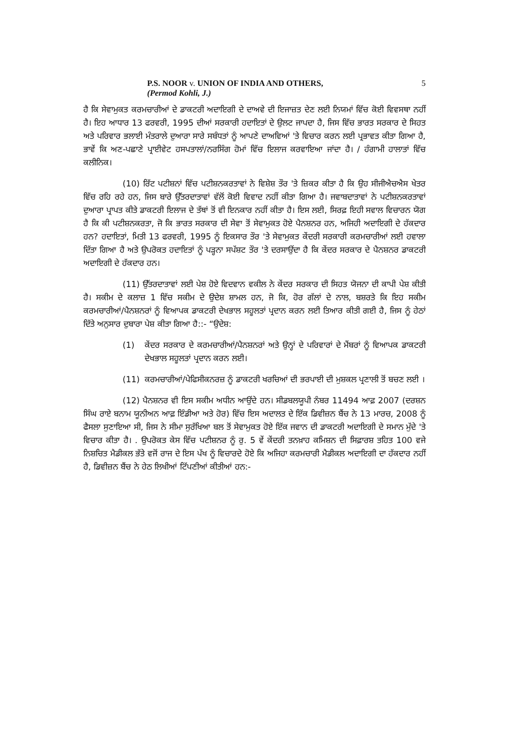P.S. NOOR v. UNION OF INDIA AND OTHERS,
(Permod Kohli, J.)
5
ਹੈ ਕਿ ਸੇਵਾਮੁਕਤ ਕਰਮਚਾਰੀਆਂ ਦੇ ਡਾਕਟਰੀ ਅਦਾਇਗੀ ਦੇ ਦਾਅਵੇ ਦੀ ਇਜਾਜ਼ਤ ਦੇਣ ਲਈ ਨਿਯਮਾਂ ਵਿੱਚ ਕੋਈ ਵਿਵਸਥਾ ਨਹੀਂ ਹੈ। ਇਹ ਆਧਾਰ 13 ਫਰਵਰੀ, 1995 ਦੀਆਂ ਸਰਕਾਰੀ ਹਦਾਇਤਾਂ ਦੇ ਉਲਟ ਜਾਪਦਾ ਹੈ, ਜਿਸ ਵਿੱਚ ਭਾਰਤ ਸਰਕਾਰ ਦੇ ਸਿਹਤ ਅਤੇ ਪਰਿਵਾਰ ਭਲਾਈ ਮੰਤਰਾਲੇ ਦੁਆਰਾ ਸਾਰੇ ਸਬੰਧਤਾਂ ਨੂੰ ਆਪਣੇ ਦਾਅਵਿਆਂ 'ਤੇ ਵਿਚਾਰ ਕਰਨ ਲਈ ਪ੍ਰਭਾਵਤ ਕੀਤਾ ਗਿਆ ਹੈ, ਭਾਵੇਂ ਕਿ ਅਣ-ਪਛਾਣੇ ਪ੍ਰਾਈਵੇਟ ਹਸਪਤਾਲਾਂ/ਨਰਸਿੰਗ ਹੋਮਾਂ ਵਿੱਚ ਇਲਾਜ ਕਰਵਾਇਆ ਜਾਂਦਾ ਹੈ। / ਹੰਗਾਮੀ ਹਾਲਾਤਾਂ ਵਿੱਚ ਕਲੀਨਿਕ।
(10) ਰਿੱਟ ਪਟੀਸ਼ਨਾਂ ਵਿੱਚ ਪਟੀਸ਼ਨਕਰਤਾਵਾਂ ਨੇ ਵਿਸ਼ੇਸ਼ ਤੌਰ 'ਤੇ ਜ਼ਿਕਰ ਕੀਤਾ ਹੈ ਕਿ ਉਹ ਸੀਜੀਐਚਐਸ ਖੇਤਰ ਵਿੱਚ ਰਹਿ ਰਹੇ ਹਨ, ਜਿਸ ਬਾਰੇ ਉੱਤਰਦਾਤਾਵਾਂ ਵੱਲੋਂ ਕੋਈ ਵਿਵਾਦ ਨਹੀਂ ਕੀਤਾ ਗਿਆ ਹੈ। ਜਵਾਬਦਾਤਾਵਾਂ ਨੇ ਪਟੀਸ਼ਨਕਰਤਾਵਾਂ ਦੁਆਰਾ ਪ੍ਰਾਪਤ ਕੀਤੇ ਡਾਕਟਰੀ ਇਲਾਜ ਦੇ ਤੱਥਾਂ ਤੋਂ ਵੀ ਇਨਕਾਰ ਨਹੀਂ ਕੀਤਾ ਹੈ। ਇਸ ਲਈ, ਸਿਰਫ਼ ਇਹੀ ਸਵਾਲ ਵਿਚਾਰਨ ਯੋਗ ਹੈ ਕਿ ਕੀ ਪਟੀਸ਼ਨਕਰਤਾ, ਜੋ ਕਿ ਭਾਰਤ ਸਰਕਾਰ ਦੀ ਸੇਵਾ ਤੋਂ ਸੇਵਾਮੁਕਤ ਹੋਏ ਪੈਨਸ਼ਨਰ ਹਨ, ਅਜਿਹੀ ਅਦਾਇਗੀ ਦੇ ਹੱਕਦਾਰ ਹਨ? ਹਦਾਇਤਾਂ, ਮਿਤੀ 13 ਫਰਵਰੀ, 1995 ਨੂੰ ਇਕਸਾਰ ਤੌਰ 'ਤੇ ਸੇਵਾਮੁਕਤ ਕੇਂਦਰੀ ਸਰਕਾਰੀ ਕਰਮਚਾਰੀਆਂ ਲਈ ਹਵਾਲਾ ਦਿੱਤਾ ਗਿਆ ਹੈ ਅਤੇ ਉਪਰੋਕਤ ਹਦਾਇਤਾਂ ਨੂੰ ਪੜ੍ਹਨਾ ਸਪੱਸ਼ਟ ਤੌਰ 'ਤੇ ਦਰਸਾਉਂਦਾ ਹੈ ਕਿ ਕੇਂਦਰ ਸਰਕਾਰ ਦੇ ਪੈਨਸ਼ਨਰ ਡਾਕਟਰੀ ਅਦਾਇਗੀ ਦੇ ਹੱਕਦਾਰ ਹਨ।
(11) ਉੱਤਰਦਾਤਾਵਾਂ ਲਈ ਪੇਸ਼ ਹੋਏ ਵਿਦਵਾਨ ਵਕੀਲ ਨੇ ਕੇਂਦਰ ਸਰਕਾਰ ਦੀ ਸਿਹਤ ਯੋਜਨਾ ਦੀ ਕਾਪੀ ਪੇਸ਼ ਕੀਤੀ ਹੈ। ਸਕੀਮ ਦੇ ਕਲਾਜ਼ 1 ਵਿੱਚ ਸਕੀਮ ਦੇ ਉਦੇਸ਼ ਸ਼ਾਮਲ ਹਨ, ਜੋ ਕਿ, ਹੋਰ ਗੱਲਾਂ ਦੇ ਨਾਲ, ਬਸ਼ਰਤੇ ਕਿ ਇਹ ਸਕੀਮ ਕਰਮਚਾਰੀਆਂ/ਪੈਨਸ਼ਨਰਾਂ ਨੂੰ ਵਿਆਪਕ ਡਾਕਟਰੀ ਦੇਖਭਾਲ ਸਹੂਲਤਾਂ ਪ੍ਰਦਾਨ ਕਰਨ ਲਈ ਤਿਆਰ ਕੀਤੀ ਗਈ ਹੈ, ਜਿਸ ਨੂੰ ਹੇਠਾਂ ਦਿੱਤੇ ਅਨੁਸਾਰ ਦੁਬਾਰਾ ਪੇਸ਼ ਕੀਤਾ ਗਿਆ ਹੈ::- “ਉਦੇਸ਼:
(1) ਕੇਂਦਰ ਸਰਕਾਰ ਦੇ ਕਰਮਚਾਰੀਆਂ/ਪੈਨਸ਼ਨਰਾਂ ਅਤੇ ਉਨ੍ਹਾਂ ਦੇ ਪਰਿਵਾਰਾਂ ਦੇ ਮੈਂਬਰਾਂ ਨੂੰ ਵਿਆਪਕ ਡਾਕਟਰੀ ਦੇਖਭਾਲ ਸਹੂਲਤਾਂ ਪ੍ਰਦਾਨ ਕਰਨ ਲਈ।
(11) ਕਰਮਚਾਰੀਆਂ/ਪੇਫਿਸੀਕਨਰਜ਼ ਨੂੰ ਡਾਕਟਰੀ ਖਰਚਿਆਂ ਦੀ ਭਰਪਾਈ ਦੀ ਮੁਸ਼ਕਲ ਪ੍ਰਣਾਲੀ ਤੋਂ ਬਚਣ ਲਈ ।
(12) ਪੈਨਸ਼ਨਰ ਵੀ ਇਸ ਸਕੀਮ ਅਧੀਨ ਆਉਂਦੇ ਹਨ। ਸੀਡਬਲਯੂਪੀ ਨੰਬਰ 11494 ਆਫ਼ 2007 (ਦਰਸ਼ਨ ਸਿੰਘ ਰਾਏ ਬਨਾਮ ਯੂਨੀਅਨ ਆਫ਼ ਇੰਡੀਆ ਅਤੇ ਹੋਰ) ਵਿੱਚ ਇਸ ਅਦਾਲਤ ਦੇ ਇੱਕ ਡਿਵੀਜ਼ਨ ਬੈਂਚ ਨੇ 13 ਮਾਰਚ, 2008 ਨੂੰ ਫੈਸਲਾ ਸੁਣਾਇਆ ਸੀ, ਜਿਸ ਨੇ ਸੀਮਾ ਸੁਰੱਖਿਆ ਬਲ ਤੋਂ ਸੇਵਾਮੁਕਤ ਹੋਏ ਇੱਕ ਜਵਾਨ ਦੀ ਡਾਕਟਰੀ ਅਦਾਇਗੀ ਦੇ ਸਮਾਨ ਮੁੱਦੇ 'ਤੇ ਵਿਚਾਰ ਕੀਤਾ ਹੈ। . ਉਪਰੋਕਤ ਕੇਸ ਵਿੱਚ ਪਟੀਸ਼ਨਰ ਨੂੰ ਰੁ. 5 ਵੇਂ ਕੇਂਦਰੀ ਤਨਖ਼ਾਹ ਕਮਿਸ਼ਨ ਦੀ ਸਿਫ਼ਾਰਸ਼ ਤਹਿਤ 100 ਵਜੇ ਨਿਸ਼ਚਿਤ ਮੈਡੀਕਲ ਭੱਤੇ ਵਜੋਂ ਰਾਜ ਦੇ ਇਸ ਪੱਖ ਨੂੰ ਵਿਚਾਰਦੇ ਹੋਏ ਕਿ ਅਜਿਹਾ ਕਰਮਚਾਰੀ ਮੈਡੀਕਲ ਅਦਾਇਗੀ ਦਾ ਹੱਕਦਾਰ ਨਹੀਂ ਹੈ, ਡਿਵੀਜ਼ਨ ਬੈਂਚ ਨੇ ਹੇਠ ਲਿਖੀਆਂ ਟਿੱਪਣੀਆਂ ਕੀਤੀਆਂ ਹਨ:-